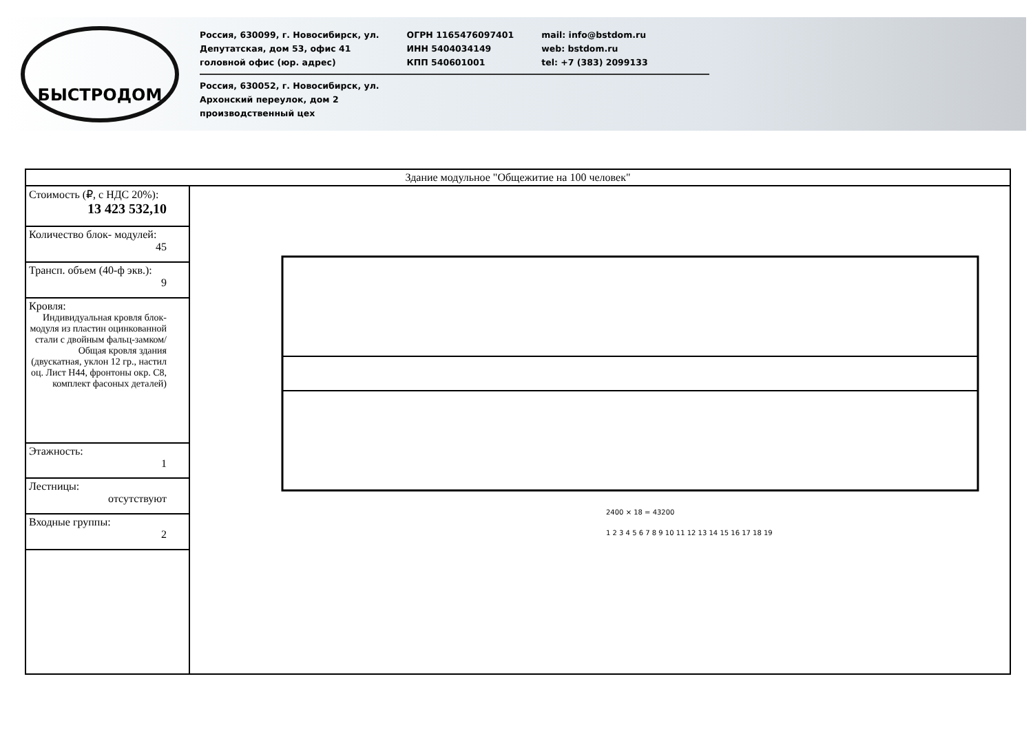БЫСТРОДОМ
Россия, 630099, г. Новосибирск, ул.
Депутатская, дом 53, офис 41
головной офис (юр. адрес)
ОГРН 1165476097401
ИНН 5404034149
КПП 540601001
mail: info@bstdom.ru
web: bstdom.ru
tel: +7 (383) 2099133
Россия, 630052, г. Новосибирск, ул.
Архонский переулок, дом 2
производственный цех
| Здание модульное "Общежитие на 100 человек" | |
| Стоимость (₽, с НДС 20%): 13 423 532,10 | 2400 × 18 = 43200 1 2 3 4 5 6 7 8 9 10 11 12 13 14 15 16 17 18 19 |
| Количество блок- модулей: 45 | |
| Трансп. объем (40-ф экв.): 9 | |
| Кровля: Индивидуальная кровля блок-модуля из пластин оцинкованной стали с двойным фальц-замком/ Общая кровля здания (двускатная, уклон 12 гр., настил оц. Лист Н44, фронтоны окр. С8, комплект фасоных деталей) | |
| Этажность: 1 | |
| Лестницы: отсутствуют | |
| Входные группы: 2 | |